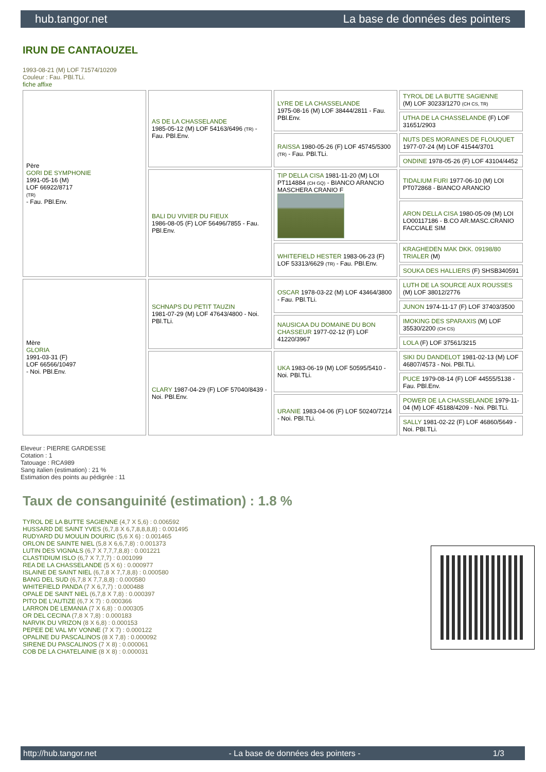hub.tangor.net La base de données des pointers
IRUN DE CANTAOUZEL
1993-08-21 (M) LOF 71574/10209
Couleur : Fau. PBl.TLi.
fiche affixe
| Père GORI DE SYMPHONIE 1991-05-16 (M) LOF 66922/8717 (TR) - Fau. PBl.Env. | AS DE LA CHASSELANDE 1985-05-12 (M) LOF 54163/6496 (TR) - Fau. PBl.Env. | LYRE DE LA CHASSELANDE 1975-08-16 (M) LOF 38444/2811 - Fau. PBl.Env. | TYROL DE LA BUTTE SAGIENNE (M) LOF 30233/1270 (CH CS, TR) |
| | | | UTHA DE LA CHASSELANDE (F) LOF 31651/2903 |
| | | RAISSA 1980-05-26 (F) LOF 45745/5300 (TR) - Fau. PBl.TLi. | NUTS DES MORAINES DE FLOUQUET 1977-07-24 (M) LOF 41544/3701 |
| | | | ONDINE 1978-05-26 (F) LOF 43104/4452 |
| | BALI DU VIVIER DU FIEUX 1986-08-05 (F) LOF 56496/7855 - Fau. PBl.Env. | TIP DELLA CISA 1981-11-20 (M) LOI PT114884 (CH GQ) - BIANCO ARANCIO MASCHERA CRANIO F | TIDALIUM FURI 1977-06-10 (M) LOI PT072868 - BIANCO ARANCIO |
| | | | ARON DELLA CISA 1980-05-09 (M) LOI LO00117186 - B.CO AR.MASC.CRANIO FACCIALE SIM |
| | | WHITEFIELD HESTER 1983-06-23 (F) LOF 53313/6629 (TR) - Fau. PBl.Env. | KRAGHEDEN MAK DKK. 09198/80 TRIALER (M) |
| | | | SOUKA DES HALLIERS (F) SHSB340591 |
| Mère GLORIA 1991-03-31 (F) LOF 66566/10497 - Noi. PBl.Env. | SCHNAPS DU PETIT TAUZIN 1981-07-29 (M) LOF 47643/4800 - Noi. PBl.TLi. | OSCAR 1978-03-22 (M) LOF 43464/3800 - Fau. PBl.TLi. | LUTH DE LA SOURCE AUX ROUSSES (M) LOF 38012/2776 |
| | | | JUNON 1974-11-17 (F) LOF 37403/3500 |
| | | NAUSICAA DU DOMAINE DU BON CHASSEUR 1977-02-12 (F) LOF 41220/3967 | IMOKING DES SPARAXIS (M) LOF 35530/2200 (CH CS) |
| | | | LOLA (F) LOF 37561/3215 |
| | CLARY 1987-04-29 (F) LOF 57040/8439 - Noi. PBl.Env. | UKA 1983-06-19 (M) LOF 50595/5410 - Noi. PBl.TLi. | SIKI DU DANDELOT 1981-02-13 (M) LOF 46807/4573 - Noi. PBl.TLi. |
| | | | PUCE 1979-08-14 (F) LOF 44555/5138 - Fau. PBl.Env. |
| | | URANIE 1983-04-06 (F) LOF 50240/7214 - Noi. PBl.TLi. | POWER DE LA CHASSELANDE 1979-11-04 (M) LOF 45188/4209 - Noi. PBl.TLi. |
| | | | SALLY 1981-02-22 (F) LOF 46860/5649 - Noi. PBl.TLi. |
Eleveur : PIERRE GARDESSE
Cotation : 1
Tatouage : RCA989
Sang italien (estimation) : 21 %
Estimation des points au pédigrée : 11
Taux de consanguinité (estimation) : 1.8 %
TYROL DE LA BUTTE SAGIENNE (4,7 X 5,6) : 0.006592
HUSSARD DE SAINT YVES (6,7,8 X 6,7,8,8,8,8) : 0.001495
RUDYARD DU MOULIN DOURIC (5,6 X 6) : 0.001465
ORLON DE SAINTE NIEL (5,8 X 6,6,7,8) : 0.001373
LUTIN DES VIGNALS (6,7 X 7,7,7,8,8) : 0.001221
CLASTIDIUM ISLO (6,7 X 7,7,7) : 0.001099
REA DE LA CHASSELANDE (5 X 6) : 0.000977
ISLAINE DE SAINT NIEL (6,7,8 X 7,7,8,8) : 0.000580
BANG DEL SUD (6,7,8 X 7,7,8,8) : 0.000580
WHITEFIELD PANDA (7 X 6,7,7) : 0.000488
OPALE DE SAINT NIEL (6,7,8 X 7,8) : 0.000397
PITO DE L'AUTIZE (6,7 X 7) : 0.000366
LARRON DE LEMANIA (7 X 6,8) : 0.000305
OR DEL CECINA (7,8 X 7,8) : 0.000183
NARVIK DU VRIZON (8 X 6,8) : 0.000153
PEPEE DE VAL MY VONNE (7 X 7) : 0.000122
OPALINE DU PASCALINOS (8 X 7,8) : 0.000092
SIRENE DU PASCALINOS (7 X 8) : 0.000061
COB DE LA CHATELAINIE (8 X 8) : 0.000031
http://hub.tangor.net - La base de données des pointers - 1/3